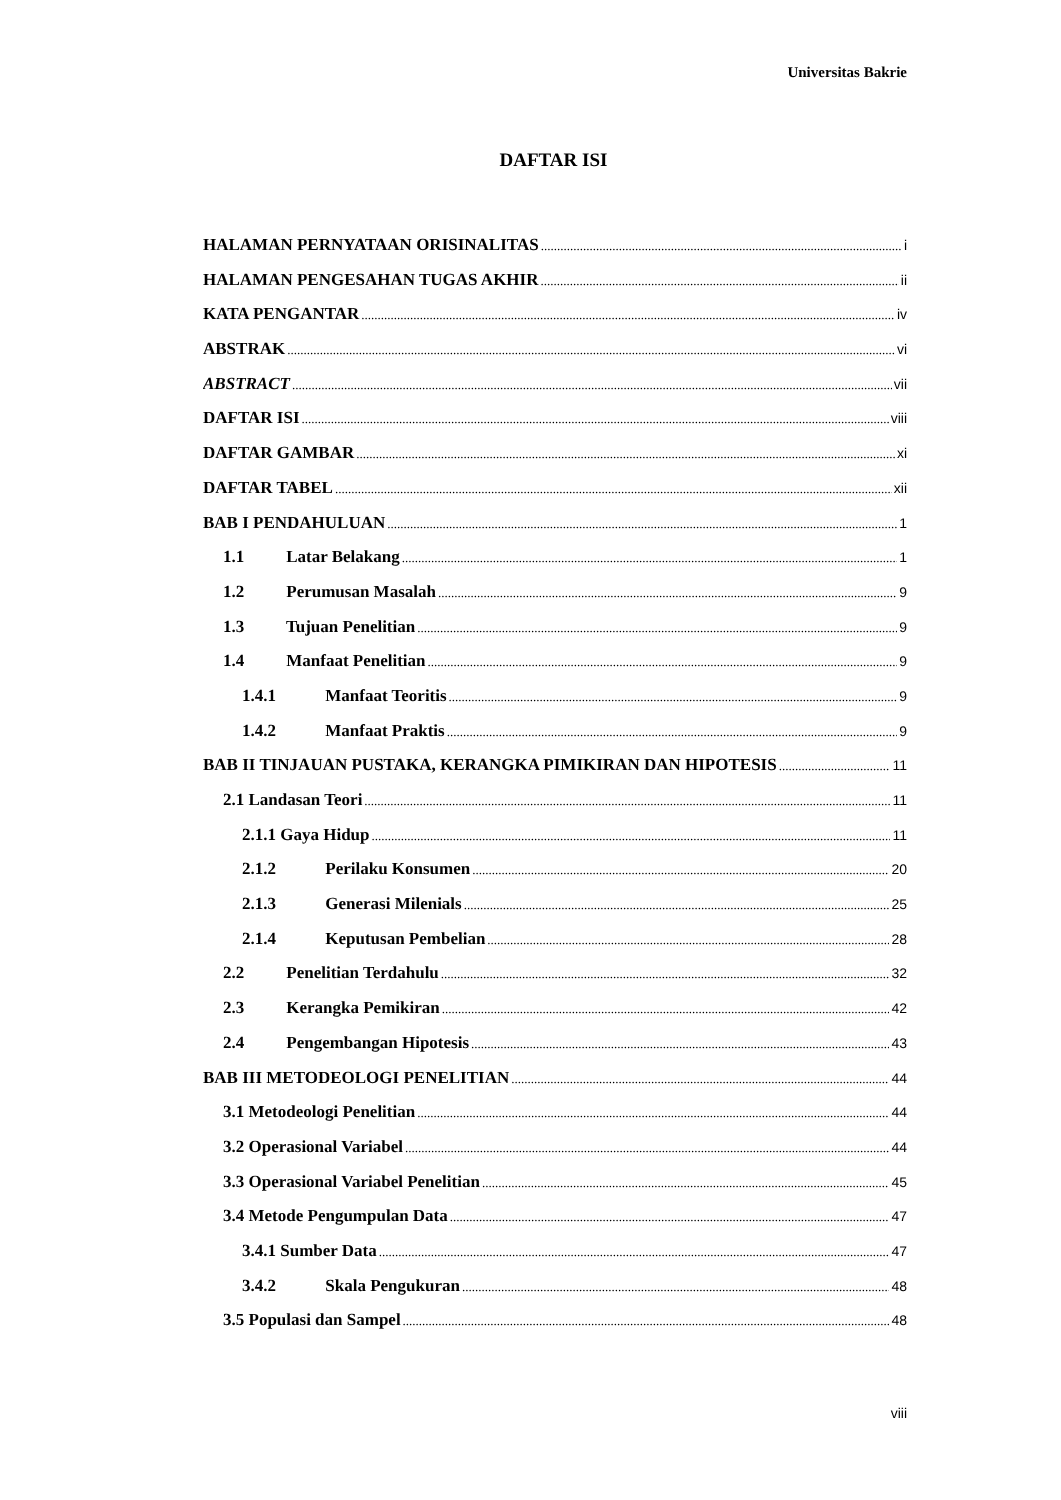Universitas Bakrie
DAFTAR ISI
HALAMAN PERNYATAAN ORISINALITAS i
HALAMAN PENGESAHAN TUGAS AKHIR ii
KATA PENGANTAR iv
ABSTRAK vi
ABSTRACT vii
DAFTAR ISI viii
DAFTAR GAMBAR xi
DAFTAR TABEL xii
BAB I PENDAHULUAN 1
1.1 Latar Belakang 1
1.2 Perumusan Masalah 9
1.3 Tujuan Penelitian 9
1.4 Manfaat Penelitian 9
1.4.1 Manfaat Teoritis 9
1.4.2 Manfaat Praktis 9
BAB II TINJAUAN PUSTAKA, KERANGKA PIMIKIRAN DAN HIPOTESIS 11
2.1 Landasan Teori 11
2.1.1 Gaya Hidup 11
2.1.2 Perilaku Konsumen 20
2.1.3 Generasi Milenials 25
2.1.4 Keputusan Pembelian 28
2.2 Penelitian Terdahulu 32
2.3 Kerangka Pemikiran 42
2.4 Pengembangan Hipotesis 43
BAB III METODEOLOGI PENELITIAN 44
3.1 Metodeologi Penelitian 44
3.2 Operasional Variabel 44
3.3 Operasional Variabel Penelitian 45
3.4 Metode Pengumpulan Data 47
3.4.1 Sumber Data 47
3.4.2 Skala Pengukuran 48
3.5 Populasi dan Sampel 48
viii